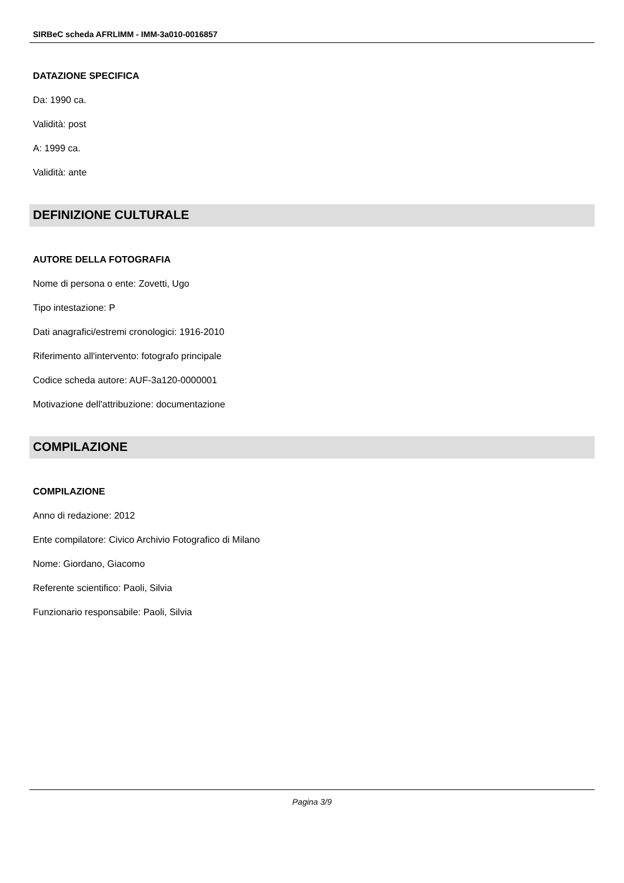SIRBeC scheda AFRLIMM - IMM-3a010-0016857
DATAZIONE SPECIFICA
Da: 1990 ca.
Validità: post
A: 1999 ca.
Validità: ante
DEFINIZIONE CULTURALE
AUTORE DELLA FOTOGRAFIA
Nome di persona o ente: Zovetti, Ugo
Tipo intestazione: P
Dati anagrafici/estremi cronologici: 1916-2010
Riferimento all'intervento: fotografo principale
Codice scheda autore: AUF-3a120-0000001
Motivazione dell'attribuzione: documentazione
COMPILAZIONE
COMPILAZIONE
Anno di redazione: 2012
Ente compilatore: Civico Archivio Fotografico di Milano
Nome: Giordano, Giacomo
Referente scientifico: Paoli, Silvia
Funzionario responsabile: Paoli, Silvia
Pagina 3/9